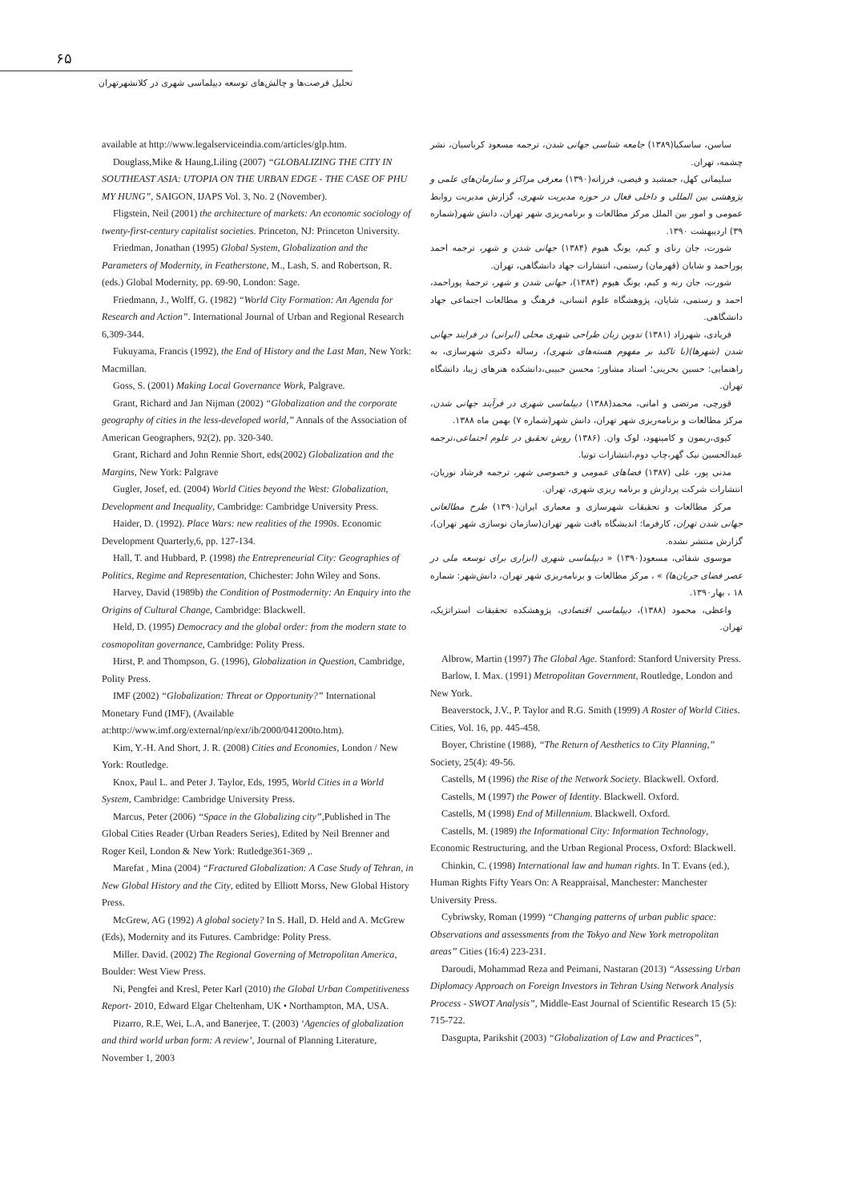۶۵
تحلیل فرصت‌ها و چالش‌های توسعه دیپلماسی شهری در کلانشهرتهران
available at http://www.legalserviceindia.com/articles/glp.htm.
Douglass,Mike & Haung,Liling (2007) “GLOBALIZING THE CITY IN SOUTHEAST ASIA: UTOPIA ON THE URBAN EDGE - THE CASE OF PHU MY HUNG”, SAIGON, IJAPS Vol. 3, No. 2 (November).
Fligstein, Neil (2001) the architecture of markets: An economic sociology of twenty-first-century capitalist societies. Princeton, NJ: Princeton University.
Friedman, Jonathan (1995) Global System, Globalization and the Parameters of Modernity, in Featherstone, M., Lash, S. and Robertson, R. (eds.) Global Modernity, pp. 69-90, London: Sage.
Friedmann, J., Wolff, G. (1982) “World City Formation: An Agenda for Research and Action”. International Journal of Urban and Regional Research 6,309-344.
Fukuyama, Francis (1992), the End of History and the Last Man, New York: Macmillan.
Goss, S. (2001) Making Local Governance Work, Palgrave.
Grant, Richard and Jan Nijman (2002) “Globalization and the corporate geography of cities in the less-developed world,” Annals of the Association of American Geographers, 92(2), pp. 320-340.
Grant, Richard and John Rennie Short, eds(2002) Globalization and the Margins, New York: Palgrave
Gugler, Josef, ed. (2004) World Cities beyond the West: Globalization, Development and Inequality, Cambridge: Cambridge University Press.
Haider, D. (1992). Place Wars: new realities of the 1990s. Economic Development Quarterly,6, pp. 127-134.
Hall, T. and Hubbard, P. (1998) the Entrepreneurial City: Geographies of Politics, Regime and Representation, Chichester: John Wiley and Sons.
Harvey, David (1989b) the Condition of Postmodernity: An Enquiry into the Origins of Cultural Change, Cambridge: Blackwell.
Held, D. (1995) Democracy and the global order: from the modern state to cosmopolitan governance, Cambridge: Polity Press.
Hirst, P. and Thompson, G. (1996), Globalization in Question, Cambridge, Polity Press.
IMF (2002) “Globalization: Threat or Opportunity?” International Monetary Fund (IMF), (Available at:http://www.imf.org/external/np/exr/ib/2000/041200to.htm).
Kim, Y.-H. And Short, J. R. (2008) Cities and Economies, London / New York: Routledge.
Knox, Paul L. and Peter J. Taylor, Eds, 1995, World Cities in a World System, Cambridge: Cambridge University Press.
Marcus, Peter (2006) “Space in the Globalizing city”,Published in The Global Cities Reader (Urban Readers Series), Edited by Neil Brenner and Roger Keil, London & New York: Rutledge361-369 ,.
Marefat , Mina (2004) “Fractured Globalization: A Case Study of Tehran, in New Global History and the City, edited by Elliott Morss, New Global History Press.
McGrew, AG (1992) A global society? In S. Hall, D. Held and A. McGrew (Eds), Modernity and its Futures. Cambridge: Polity Press.
Miller. David. (2002) The Regional Governing of Metropolitan America, Boulder: West View Press.
Ni, Pengfei and Kresl, Peter Karl (2010) the Global Urban Competitiveness Report- 2010, Edward Elgar Cheltenham, UK • Northampton, MA, USA.
Pizarro, R.E, Wei, L.A, and Banerjee, T. (2003) ‘Agencies of globalization and third world urban form: A review’, Journal of Planning Literature, November 1, 2003
ساسن، ساسکیا(۱۳۸۹) جامعه شناسی جهانی شدن، ترجمه مسعود کرباسیان، نشر چشمه، تهران.
سلیمانی کهل، جمشید و فیضی، فرزانه(۱۳۹۰) معرفی مراکز و سازمان‌های علمی و پژوهشی بین المللی و داخلی فعال در حوزه مدیریت شهری، گزارش مدیریت روابط عمومی و امور بین الملل مرکز مطالعات و برنامه‌ریزی شهر تهران، دانش شهر(شماره ۳۹) اردیبهشت ۱۳۹۰.
شورت، جان رنای و کیم، یونگ هیوم (۱۳۸۴) جهانی شدن و شهر، ترجمه احمد پوراحمد و شایان (قهرمان) رستمی، انتشارات جهاد دانشگاهی، تهران.
شورت، جان رنه و کیم، یونگ هیوم (۱۳۸۴)، جهانی شدن و شهر، ترجمهٔ پوراحمد، احمد و رستمی، شایان، پژوهشگاه علوم انسانی، فرهنگ و مطالعات اجتماعی جهاد دانشگاهی.
فریادی، شهرزاد (۱۳۸۱) تدوین زبان طراحی شهری محلی (ایرانی) در فرایند جهانی شدن (شهرها)(با تاکید بر مفهوم هسته‌های شهری)، رساله دکتری شهرسازی، به راهنمایی: حسین بحرینی؛ استاد مشاور: محسن حبیبی،دانشکده هنرهای زیبا، دانشگاه تهران.
قورچی، مرتضی و امانی، محمد(۱۳۸۸) دیپلماسی شهری در فرآیند جهانی شدن، مرکز مطالعات و برنامه‌ریزی شهر تهران، دانش شهر(شماره ۷) بهمن ماه ۱۳۸۸.
کیوی،ریمون و کامپنهود، لوک وان. (۱۳۸۶) روش تحقیق در علوم اجتماعی،ترجمه عبدالحسین نیک گهر،چاپ دوم،انتشارات توتیا.
مدنی پور، علی (۱۳۸۷) فضاهای عمومی و خصوصی شهر، ترجمه فرشاد نوریان، انتشارات شرکت پردازش و برنامه ریزی شهری، تهران.
مرکز مطالعات و تحقیقات شهرسازی و معماری ایران(۱۳۹۰) طرح مطالعاتی جهانی شدن تهران، کارفرما: اندیشگاه بافت شهر تهران(سازمان نوسازی شهر تهران)، گزارش منتشر نشده.
موسوی شفائی، مسعود(۱۳۹۰) « دیپلماسی شهری (ابزاری برای توسعه ملی در عصر فضای جریان‌ها) » ، مرکز مطالعات و برنامه‌ریزی شهر تهران، دانش‌شهر: شماره ۱۸ ، بهار۱۳۹۰.
واعظی، محمود (۱۳۸۸)، دیپلماسی اقتصادی، پژوهشکده تحقیقات استراتژیک، تهران.
Albrow, Martin (1997) The Global Age. Stanford: Stanford University Press.
Barlow, I. Max. (1991) Metropolitan Government, Routledge, London and New York.
Beaverstock, J.V., P. Taylor and R.G. Smith (1999) A Roster of World Cities. Cities, Vol. 16, pp. 445-458.
Boyer, Christine (1988), “The Return of Aesthetics to City Planning,” Society, 25(4): 49-56.
Castells, M (1996) the Rise of the Network Society. Blackwell. Oxford.
Castells, M (1997) the Power of Identity. Blackwell. Oxford.
Castells, M (1998) End of Millennium. Blackwell. Oxford.
Castells, M. (1989) the Informational City: Information Technology, Economic Restructuring, and the Urban Regional Process, Oxford: Blackwell.
Chinkin, C. (1998) International law and human rights. In T. Evans (ed.), Human Rights Fifty Years On: A Reappraisal, Manchester: Manchester University Press.
Cybriwsky, Roman (1999) “Changing patterns of urban public space: Observations and assessments from the Tokyo and New York metropolitan areas” Cities (16:4) 223-231.
Daroudi, Mohammad Reza and Peimani, Nastaran (2013) “Assessing Urban Diplomacy Approach on Foreign Investors in Tehran Using Network Analysis Process - SWOT Analysis”, Middle-East Journal of Scientific Research 15 (5): 715-722.
Dasgupta, Parikshit (2003) “Globalization of Law and Practices”,